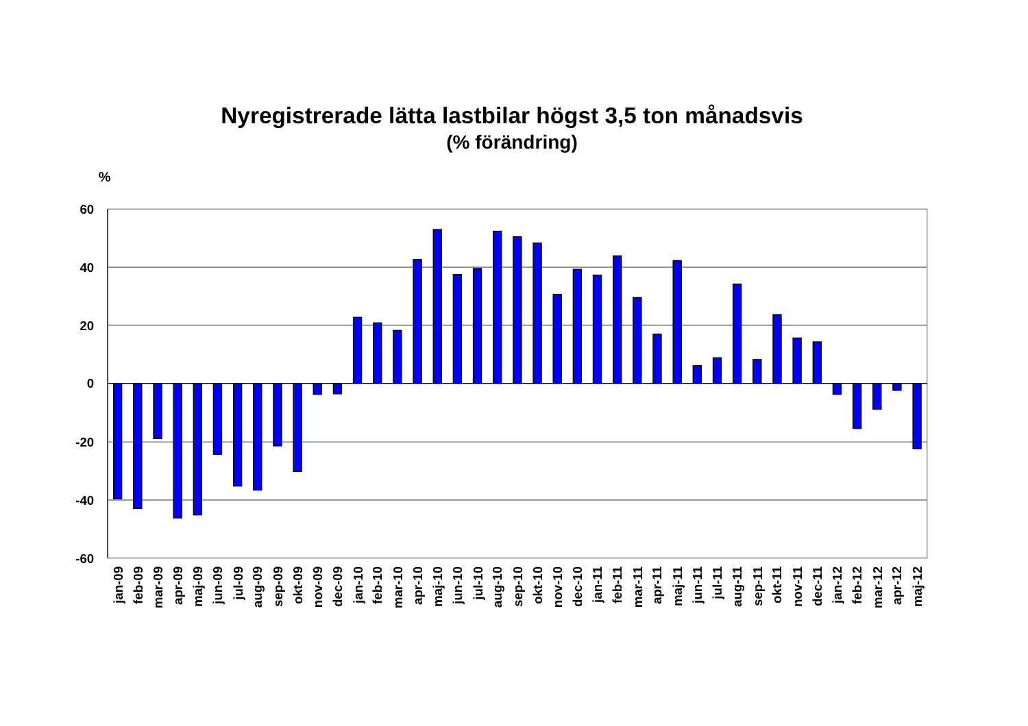Nyregistrerade lätta lastbilar högst 3,5 ton månadsvis
(% förändring)
%
60
40
20
0
-20
-40
-60
jan-09
feb-09
mar-09
apr-09
maj-09
jun-09
jul-09
aug-09
sep-09
okt-09
nov-09
dec-09
jan-10
feb-10
mar-10
apr-10
maj-10
jun-10
jul-10
aug-10
sep-10
okt-10
nov-10
dec-10
jan-11
feb-11
mar-11
apr-11
maj-11
jun-11
jul-11
aug-11
sep-11
okt-11
nov-11
dec-11
jan-12
feb-12
mar-12
apr-12
maj-12